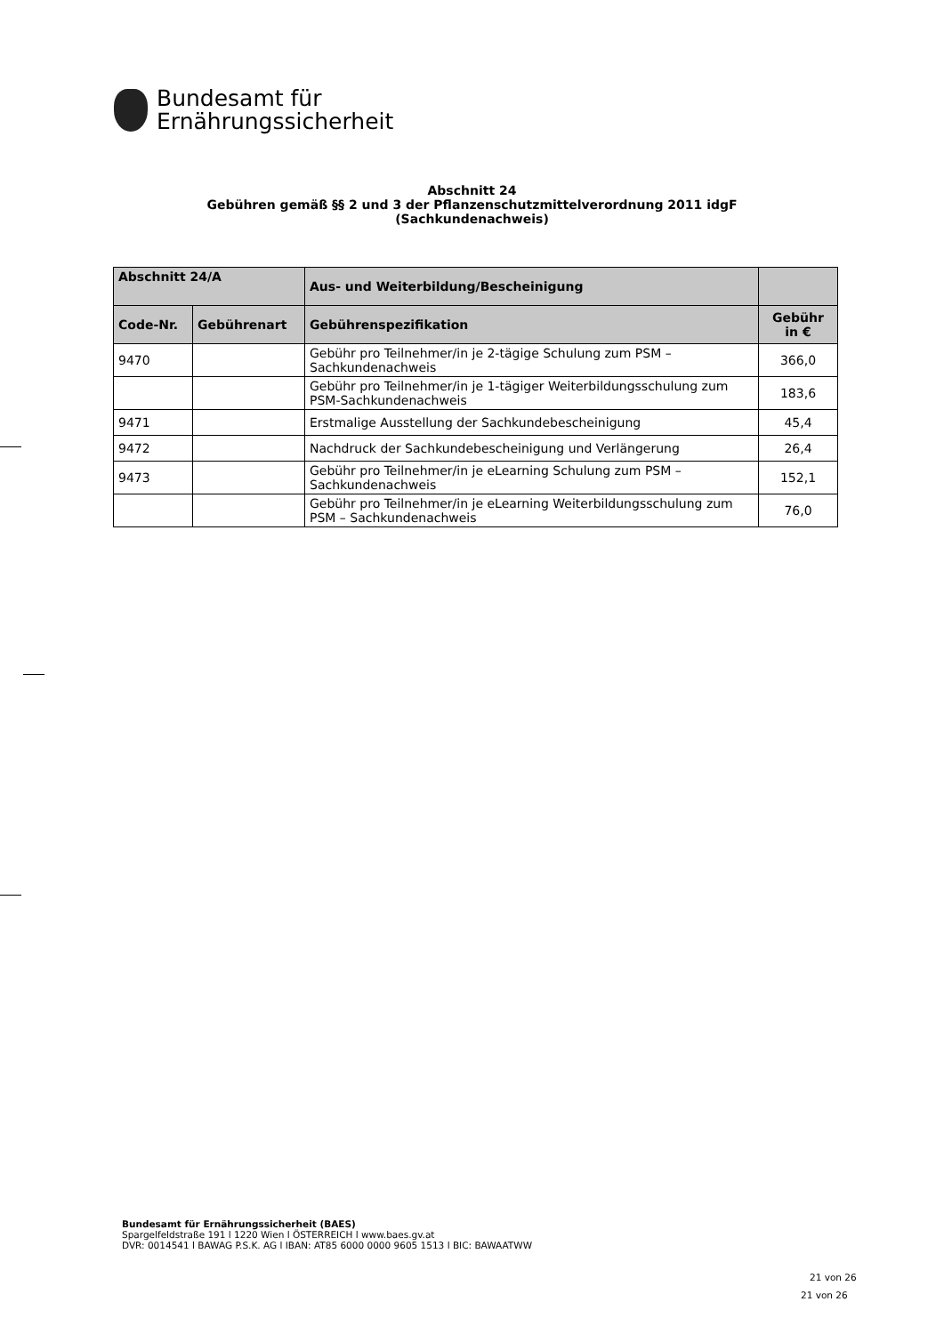Bundesamt für
Ernährungssicherheit
Abschnitt 24
Gebühren gemäß §§ 2 und 3 der Pflanzenschutzmittelverordnung 2011 idgF
(Sachkundenachweis)
| Abschnitt 24/A | | Aus- und Weiterbildung/Bescheinigung | |
| --- | --- | --- | --- |
| Code-Nr. | Gebührenart | Gebührenspezifikation | Gebühr in € |
| 9470 | | Gebühr pro Teilnehmer/in je 2-tägige Schulung zum PSM – Sachkundenachweis | 366,0 |
| | | Gebühr pro Teilnehmer/in je 1-tägiger Weiterbildungsschulung zum PSM-Sachkundenachweis | 183,6 |
| 9471 | | Erstmalige Ausstellung der Sachkundebescheinigung | 45,4 |
| 9472 | | Nachdruck der Sachkundebescheinigung und Verlängerung | 26,4 |
| 9473 | | Gebühr pro Teilnehmer/in je eLearning Schulung zum PSM – Sachkundenachweis | 152,1 |
| | | Gebühr pro Teilnehmer/in je eLearning Weiterbildungsschulung zum PSM – Sachkundenachweis | 76,0 |
Bundesamt für Ernährungssicherheit (BAES)
Spargelfeldstraße 191 l 1220 Wien l ÖSTERREICH l www.baes.gv.at
DVR: 0014541 l BAWAG P.S.K. AG l IBAN: AT85 6000 0000 9605 1513 l BIC: BAWAATWW
21 von 26
21 von 26